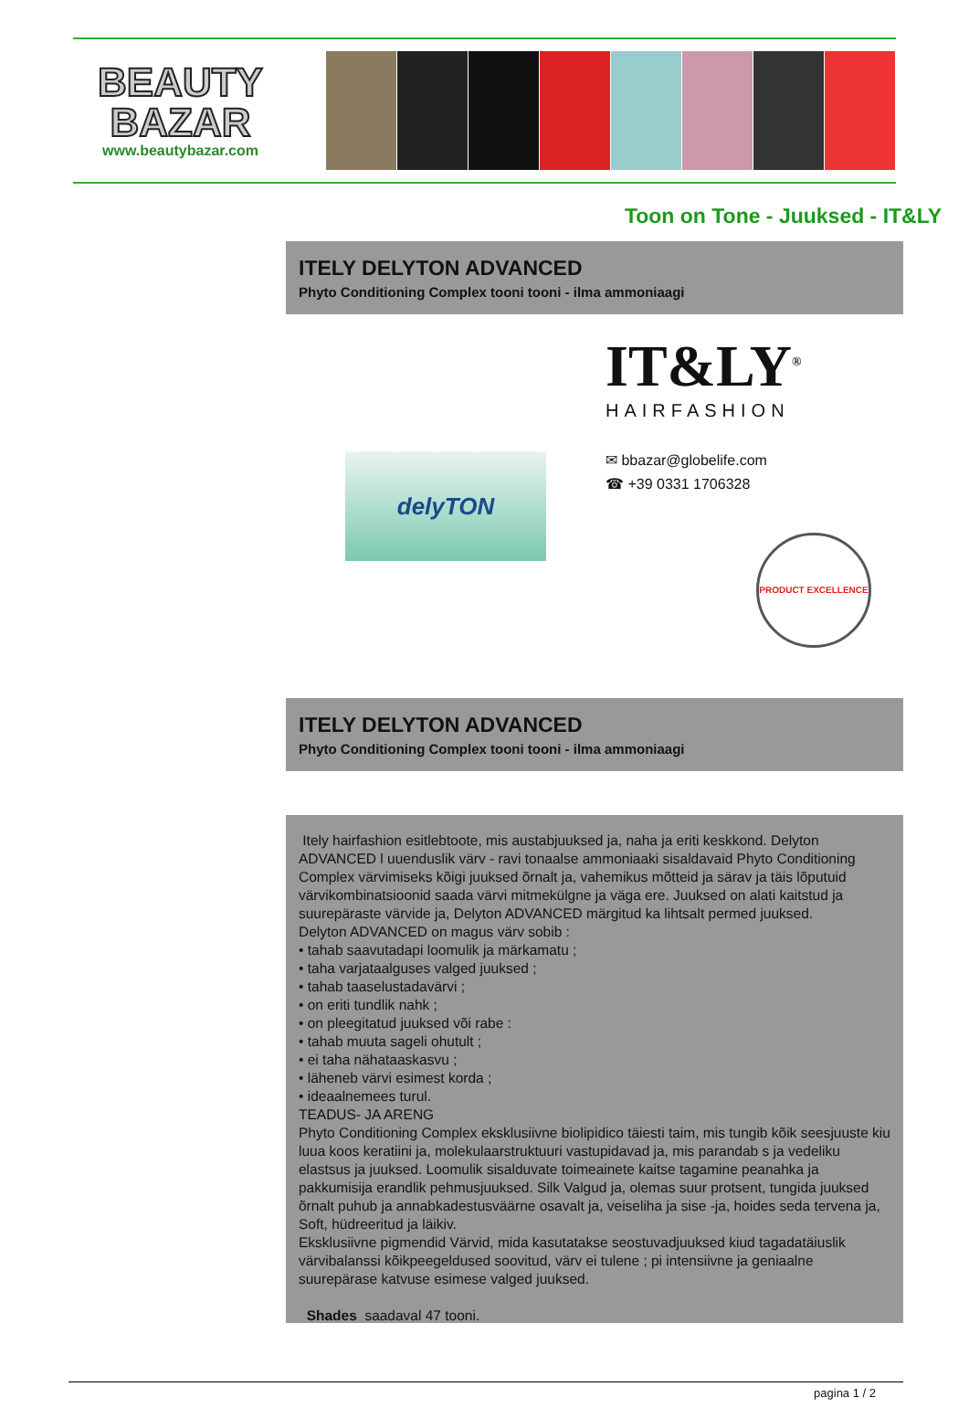BEAUTY
BAZAR
www.beautybazar.com
Toon on Tone - Juuksed - IT&LY
ITELY DELYTON ADVANCED
Phyto Conditioning Complex tooni tooni - ilma ammoniaagi
delyTON
IT&LY<sup>®</sup>
HAIRFASHION
✉ bbazar@globelife.com
☎ +39 0331 1706328
PRODUCT EXCELLENCE
ITELY DELYTON ADVANCED
Phyto Conditioning Complex tooni tooni - ilma ammoniaagi
Itely hairfashion esitlebtoote, mis austabjuuksed ja, naha ja eriti keskkond. Delyton ADVANCED l uuenduslik värv - ravi tonaalse ammoniaaki sisaldavaid Phyto Conditioning Complex värvimiseks kõigi juuksed õrnalt ja, vahemikus mõtteid ja särav ja täis lõputuid värvikombinatsioonid saada värvi mitmekülgne ja väga ere. Juuksed on alati kaitstud ja suurepäraste värvide ja, Delyton ADVANCED märgitud ka lihtsalt permed juuksed.
Delyton ADVANCED on magus värv sobib :
• tahab saavutadapi loomulik ja märkamatu ;
• taha varjataalguses valged juuksed ;
• tahab taaselustadavärvi ;
• on eriti tundlik nahk ;
• on pleegitatud juuksed või rabe :
• tahab muuta sageli ohutult ;
• ei taha nähataaskasvu ;
• läheneb värvi esimest korda ;
• ideaalnemees turul.
TEADUS- JA ARENG
Phyto Conditioning Complex eksklusiivne biolipidico täiesti taim, mis tungib kõik seesjuuste kiu luua koos keratiini ja, molekulaarstruktuuri vastupidavad ja, mis parandab s ja vedeliku elastsus ja juuksed. Loomulik sisalduvate toimeainete kaitse tagamine peanahka ja pakkumisija erandlik pehmusjuuksed. Silk Valgud ja, olemas suur protsent, tungida juuksed õrnalt puhub ja annabkadestusväärne osavalt ja, veiseliha ja sise -ja, hoides seda tervena ja, Soft, hüdreeritud ja läikiv.
Eksklusiivne pigmendid Värvid, mida kasutatakse seostuvadjuuksed kiud tagadatäiuslik värvibalanssi kõikpeegeldused soovitud, värv ei tulene ; pi intensiivne ja geniaalne suurepärase katvuse esimese valged juuksed.
Shades saadaval 47 tooni.
pagina 1 / 2